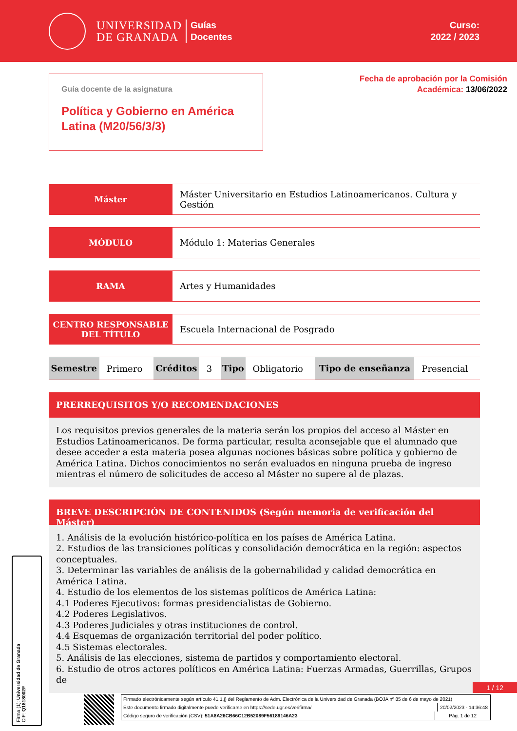UNIVERSIDAD
DE GRANADA
Guías
Docentes
Curso:
2022 / 2023
Guía docente de la asignatura
Política y Gobierno en América Latina (M20/56/3/3)
Fecha de aprobación por la Comisión
Académica: 13/06/2022
| Máster | Máster Universitario en Estudios Latinoamericanos. Cultura y Gestión |
| MÓDULO | Módulo 1: Materias Generales |
| RAMA | Artes y Humanidades |
| CENTRO RESPONSABLE DEL TÍTULO | Escuela Internacional de Posgrado |
| Semestre | Primero | Créditos | 3 | Tipo | Obligatorio | Tipo de enseñanza | Presencial |
PRERREQUISITOS Y/O RECOMENDACIONES
Los requisitos previos generales de la materia serán los propios del acceso al Máster en Estudios Latinoamericanos. De forma particular, resulta aconsejable que el alumnado que desee acceder a esta materia posea algunas nociones básicas sobre política y gobierno de América Latina. Dichos conocimientos no serán evaluados en ninguna prueba de ingreso mientras el número de solicitudes de acceso al Máster no supere al de plazas.
BREVE DESCRIPCIÓN DE CONTENIDOS (Según memoria de verificación del Máster)
1. Análisis de la evolución histórico-política en los países de América Latina.
2. Estudios de las transiciones políticas y consolidación democrática en la región: aspectos conceptuales.
3. Determinar las variables de análisis de la gobernabilidad y calidad democrática en América Latina.
4. Estudio de los elementos de los sistemas políticos de América Latina:
4.1 Poderes Ejecutivos: formas presidencialistas de Gobierno.
4.2 Poderes Legislativos.
4.3 Poderes Judiciales y otras instituciones de control.
4.4 Esquemas de organización territorial del poder político.
4.5 Sistemas electorales.
5. Análisis de las elecciones, sistema de partidos y comportamiento electoral.
6. Estudio de otros actores políticos en América Latina: Fuerzas Armadas, Guerrillas, Grupos de
Firma (1): Universidad de Granada
CIF: Q1818002F
1 / 12
Firmado electrónicamente según artículo 41.1.j) del Reglamento de Adm. Electrónica de la Universidad de Granada (BOJA nº 85 de 6 de mayo de 2021)
Este documento firmado digitalmente puede verificarse en https://sede.ugr.es/verifirma/ 20/02/2023 - 14:36:48
Código seguro de verificación (CSV): 51A8A26CB66C12B52089F56189146A23 Pág. 1 de 12